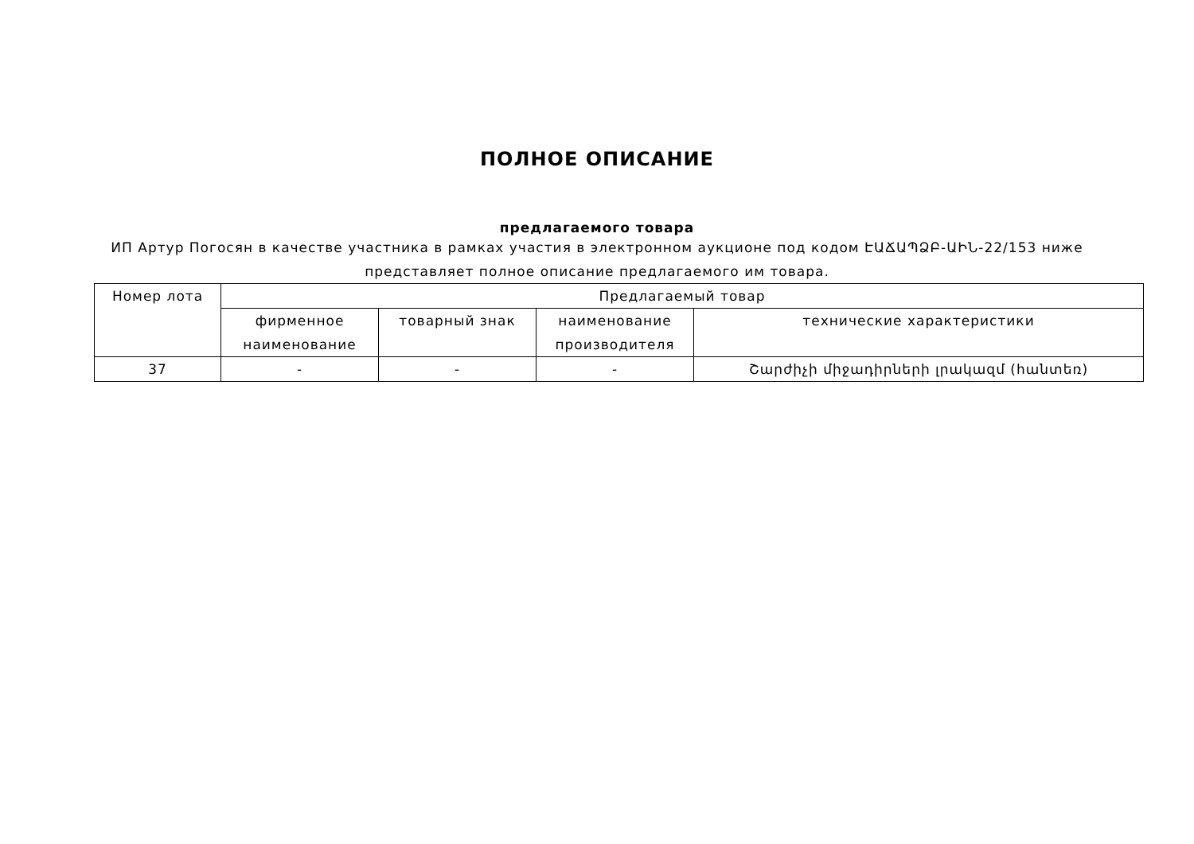ПОЛНОЕ ОПИСАНИЕ
предлагаемого товара
ИП Артур Погосян в качестве участника в рамках участия в электронном аукционе под кодом ԷԱՃԱՊՁԲ-ԱԻՆ-22/153 ниже представляет полное описание предлагаемого им товара.
| Номер лота | Предлагаемый товар | | | |
| --- | --- | --- | --- | --- |
| | фирменное наименование | товарный знак | наименование производителя | технические характеристики |
| 37 | - | - | - | Շարժիչի միջադիրների լրակազմ (հանտեռ) |